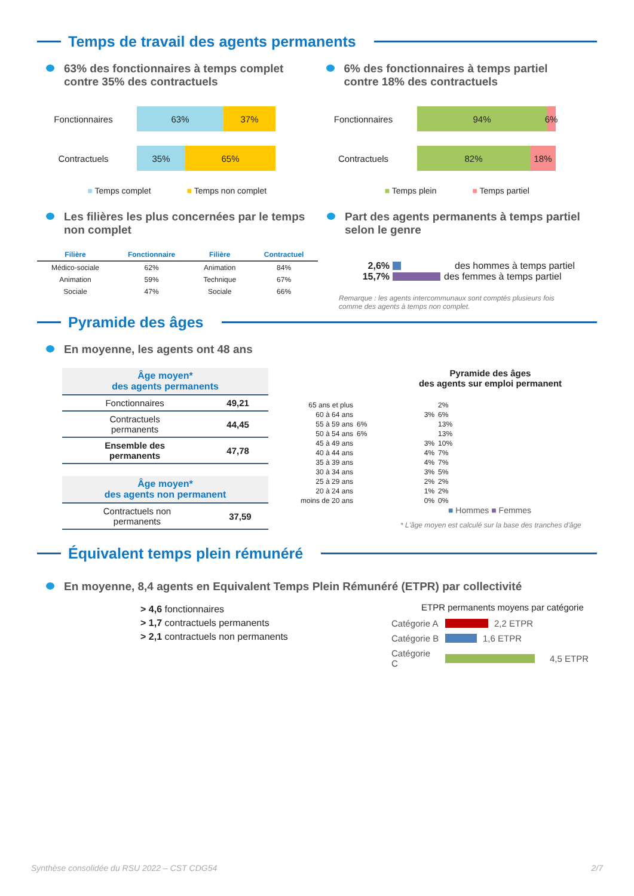Temps de travail des agents permanents
63% des fonctionnaires à temps complet
contre 35% des contractuels
Fonctionnaires 63% 37%
Contractuels 35% 65%
■ Temps complet ■ Temps non complet
6% des fonctionnaires à temps partiel
contre 18% des contractuels
Fonctionnaires 94%
6%
Contractuels 82% 18%
■ Temps plein ■ Temps partiel
Les filières les plus concernées par le temps
non complet
| Filière | Fonctionnaire | Filière | Contractuel |
| --- | --- | --- | --- |
| Médico-sociale | 62% | Animation | 84% |
| Animation | 59% | Technique | 67% |
| Sociale | 47% | Sociale | 66% |
Part des agents permanents à temps partiel
selon le genre
2,6% des hommes à temps partiel
15,7% des femmes à temps partiel
Remarque : les agents intercommunaux sont comptés plusieurs fois
comme des agents à temps non complet.
Pyramide des âges
En moyenne, les agents ont 48 ans
| Âge moyen* des agents permanents | |
| --- | --- |
| Fonctionnaires | 49,21 |
| Contractuels permanents | 44,45 |
| Ensemble des permanents | 47,78 |
| Âge moyen* des agents non permanent | |
| --- | --- |
| Contractuels non permanents | 37,59 |
Pyramide des âges
des agents sur emploi permanent
| 65 ans et plus | | 2% |
| 60 à 64 ans | 3% | 6% |
| 55 à 59 ans | 6% | 13% |
| 50 à 54 ans | 6% | 13% |
| 45 à 49 ans | 3% | 10% |
| 40 à 44 ans | 4% | 7% |
| 35 à 39 ans | 4% | 7% |
| 30 à 34 ans | 3% | 5% |
| 25 à 29 ans | 2% | 2% |
| 20 à 24 ans | 1% | 2% |
| moins de 20 ans | 0% | 0% |
■ Hommes ■ Femmes
* L'âge moyen est calculé sur la base des tranches d'âge
Équivalent temps plein rémunéré
En moyenne, 8,4 agents en Equivalent Temps Plein Rémunéré (ETPR) par collectivité
> 4,6 fonctionnaires
> 1,7 contractuels permanents
> 2,1 contractuels non permanents
ETPR permanents moyens par catégorie
Catégorie A 2,2 ETPR
Catégorie B 1,6 ETPR
Catégorie C 4,5 ETPR
Synthèse consolidée du RSU 2022 – CST CDG54 2/7